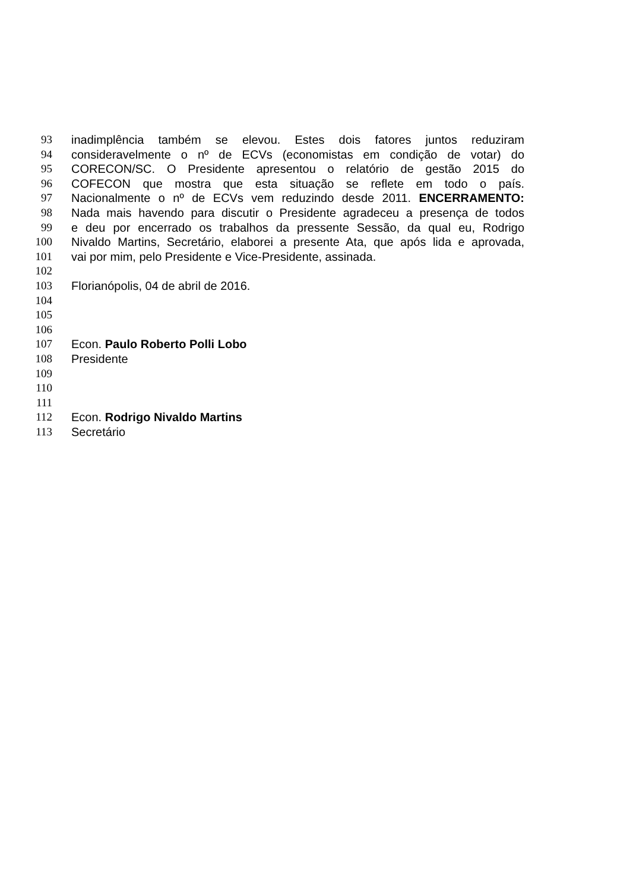93 inadimplência também se elevou. Estes dois fatores juntos reduziram
94 consideravelmente o nº de ECVs (economistas em condição de votar) do
95 CORECON/SC. O Presidente apresentou o relatório de gestão 2015 do
96 COFECON que mostra que esta situação se reflete em todo o país.
97 Nacionalmente o nº de ECVs vem reduzindo desde 2011. ENCERRAMENTO:
98 Nada mais havendo para discutir o Presidente agradeceu a presença de todos
99 e deu por encerrado os trabalhos da pressente Sessão, da qual eu, Rodrigo
100 Nivaldo Martins, Secretário, elaborei a presente Ata, que após lida e aprovada,
101 vai por mim, pelo Presidente e Vice-Presidente, assinada.
102
103 Florianópolis, 04 de abril de 2016.
104
105
106
107 Econ. Paulo Roberto Polli Lobo
108 Presidente
109
110
111
112 Econ. Rodrigo Nivaldo Martins
113 Secretário